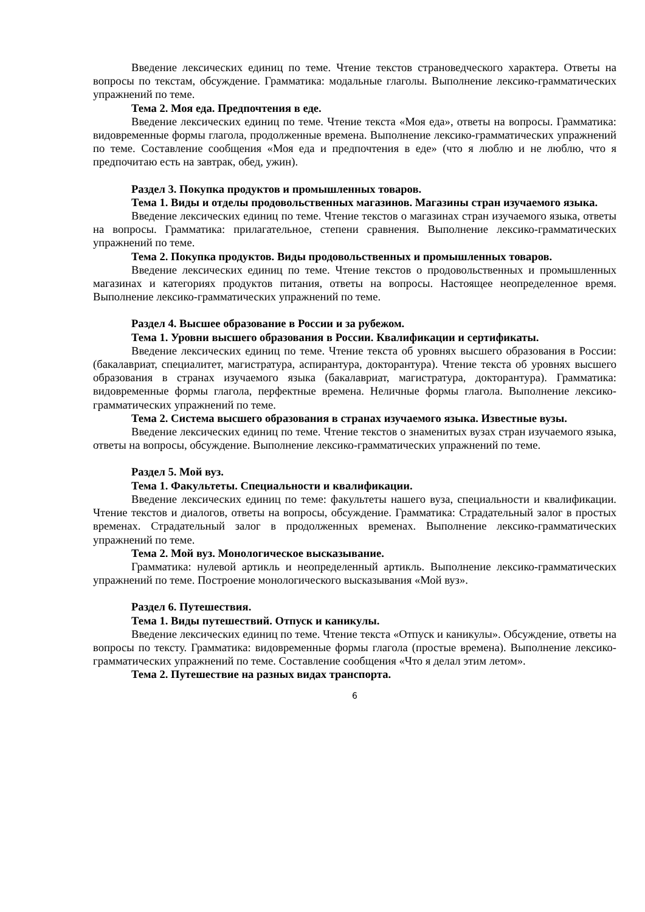Введение лексических единиц по теме. Чтение текстов страноведческого характера. Ответы на вопросы по текстам, обсуждение. Грамматика: модальные глаголы. Выполнение лексико-грамматических упражнений по теме.
Тема 2. Моя еда. Предпочтения в еде.
Введение лексических единиц по теме. Чтение текста «Моя еда», ответы на вопросы. Грамматика: видовременные формы глагола, продолженные времена. Выполнение лексико-грамматических упражнений по теме. Составление сообщения «Моя еда и предпочтения в еде» (что я люблю и не люблю, что я предпочитаю есть на завтрак, обед, ужин).
Раздел 3. Покупка продуктов и промышленных товаров.
Тема 1. Виды и отделы продовольственных магазинов. Магазины стран изучаемого языка.
Введение лексических единиц по теме. Чтение текстов о магазинах стран изучаемого языка, ответы на вопросы. Грамматика: прилагательное, степени сравнения. Выполнение лексико-грамматических упражнений по теме.
Тема 2. Покупка продуктов. Виды продовольственных и промышленных товаров.
Введение лексических единиц по теме. Чтение текстов о продовольственных и промышленных магазинах и категориях продуктов питания, ответы на вопросы. Настоящее неопределенное время. Выполнение лексико-грамматических упражнений по теме.
Раздел 4. Высшее образование в России и за рубежом.
Тема 1. Уровни высшего образования в России. Квалификации и сертификаты.
Введение лексических единиц по теме. Чтение текста об уровнях высшего образования в России: (бакалавриат, специалитет, магистратура, аспирантура, докторантура). Чтение текста об уровнях высшего образования в странах изучаемого языка (бакалавриат, магистратура, докторантура). Грамматика: видовременные формы глагола, перфектные времена. Неличные формы глагола. Выполнение лексико-грамматических упражнений по теме.
Тема 2. Система высшего образования в странах изучаемого языка. Известные вузы.
Введение лексических единиц по теме. Чтение текстов о знаменитых вузах стран изучаемого языка, ответы на вопросы, обсуждение. Выполнение лексико-грамматических упражнений по теме.
Раздел 5. Мой вуз.
Тема 1. Факультеты. Специальности и квалификации.
Введение лексических единиц по теме: факультеты нашего вуза, специальности и квалификации. Чтение текстов и диалогов, ответы на вопросы, обсуждение. Грамматика: Страдательный залог в простых временах. Страдательный залог в продолженных временах. Выполнение лексико-грамматических упражнений по теме.
Тема 2. Мой вуз. Монологическое высказывание.
Грамматика: нулевой артикль и неопределенный артикль. Выполнение лексико-грамматических упражнений по теме. Построение монологического высказывания «Мой вуз».
Раздел 6. Путешествия.
Тема 1. Виды путешествий. Отпуск и каникулы.
Введение лексических единиц по теме. Чтение текста «Отпуск и каникулы». Обсуждение, ответы на вопросы по тексту. Грамматика: видовременные формы глагола (простые времена). Выполнение лексико-грамматических упражнений по теме. Составление сообщения «Что я делал этим летом».
Тема 2. Путешествие на разных видах транспорта.
6